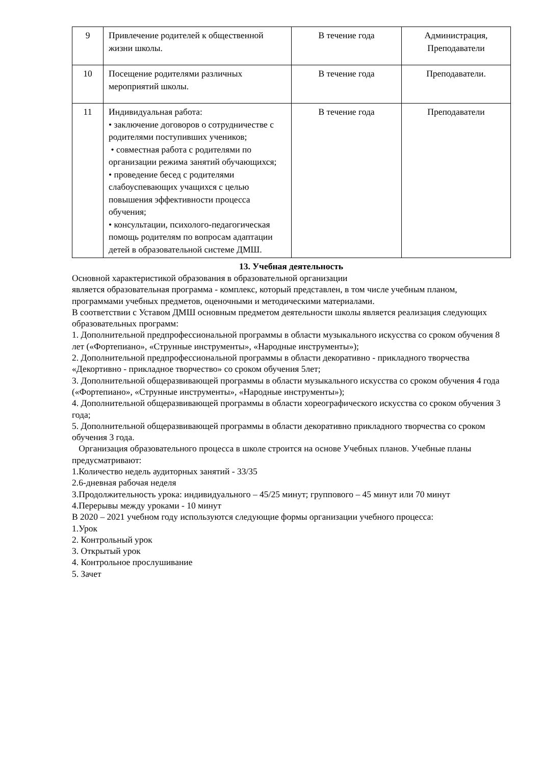| 9 | Привлечение родителей к общественной жизни школы. | В течение года | Администрация, Преподаватели |
| 10 | Посещение родителями различных мероприятий школы. | В течение года | Преподаватели. |
| 11 | Индивидуальная работа: • заключение договоров о сотрудничестве с родителями поступивших учеников; • совместная работа с родителями по организации режима занятий обучающихся; • проведение бесед с родителями слабоуспевающих учащихся с целью повышения эффективности процесса обучения; • консультации, психолого-педагогическая помощь родителям по вопросам адаптации детей в образовательной системе ДМШ. | В течение года | Преподаватели |
13. Учебная деятельность
Основной характеристикой образования в образовательной организации
является образовательная программа - комплекс, который представлен, в том числе учебным планом, программами учебных предметов, оценочными и методическими материалами.
В соответствии с Уставом ДМШ основным предметом деятельности школы является реализация следующих образовательных программ:
1. Дополнительной предпрофессиональной программы в области музыкального искусства со сроком обучения 8 лет («Фортепиано», «Струнные инструменты», «Народные инструменты»);
2. Дополнительной предпрофессиональной программы в области декоративно - прикладного творчества «Декортивно - прикладное творчество» со сроком обучения 5лет;
3. Дополнительной общеразвивающей программы в области музыкального искусства со сроком обучения 4 года («Фортепиано», «Струнные инструменты», «Народные инструменты»);
4. Дополнительной общеразвивающей программы в области хореографического искусства со сроком обучения 3 года;
5. Дополнительной общеразвивающей программы в области декоративно прикладного творчества со сроком обучения 3 года.
Организация образовательного процесса в школе строится на основе Учебных планов. Учебные планы предусматривают:
1.Количество недель аудиторных занятий - 33/35
2.6-дневная рабочая неделя
3.Продолжительность урока: индивидуального – 45/25 минут; группового – 45 минут или 70 минут
4.Перерывы между уроками - 10 минут
В 2020 – 2021 учебном году используются следующие формы организации учебного процесса:
1.Урок
2. Контрольный урок
3. Открытый урок
4. Контрольное прослушивание
5. Зачет